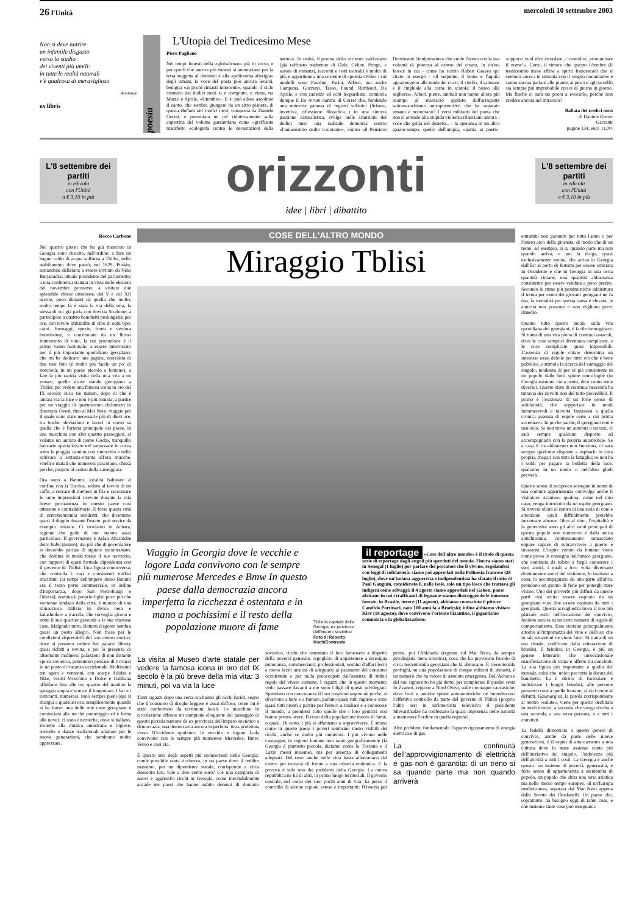26 l'Unità mercoledì 10 settembre 2003
Non si deve nutrire
un infantile disgusto
verso lo studio
dei viventi più umili:
in tutte le realtà naturali
v'è qualcosa di meraviglioso
Aristotele
ex libris
poesia
L'Utopia del Tredicesimo Mese
Piero Pagliano
Nei tempi funesti della «globaltown» già in corso, e per quelli che ancora più funesti si annunciano per la terra soggetta al dominio e alla «policroma alterigia» degli umani, la voce del poeta può ancora levarsi, benigna «ai pochi rimasti innocenti», quando il ciclo cosmico dei dodici mesi si è compiuto, e viene, tra Marzo e Aprile, «Utembre». E si può allora ascoltare il canto, che sembra giungere da un altro pianeta, di questa Ballata dei tredici mesi, composta da Daniele Gorret, e presentata un po' riduttivamente sulla copertina del volume garzantiano come «graffiante manifesto ecologista contro le devastazioni della natura». In realtà, il poema dello scrittore valdostano (già raffinato traduttore di Gide, Céline, Ponge, e autore di romanzi, racconti e testi teatrali) è molto di più, e appartiene a una corrente di «poesia civile» i cui modelli sono Pasolini, Parini, Alfieri, ma anche Campana, Gozzano, Tasso, Pound, Rimbaud. Da Aprile, e con cadenze ed echi leopardiani, comincia dunque il De rerum natura di Gorret che, fondendo una notevole gamma di registri stilistici (lirismo, invettiva, riflessione filosofica...) in una sincera passione naturalistica, svolge nelle scansioni dei dodici mesi una radicale denuncia contro «l'umanesimo stolto tracotante», contro «il Pensiero Dominante Onnipresente» che vuole l'uomo con la sua volontà di potenza al centro del creato, in un'era feroce in cui - come ha scritto Robert Graves qui citato in esergo - «il serpente, il leone e l'aquila appartengono alle tende del circo; il vitello, il salmone e il cinghiale alla carne in scatola; il bosco alla segheria». Alberi, pietre, animali non hanno allora più scampo al massacro guidato dall'arrogante sadomasochismo antropocentrico che ha separato umano e nonumano? I versi militanti del poeta che non si arrende alla stupida violenza rilanciano ancora - voce che grida nel deserto... - la speranza in un altro spazio-tempo, quello dell'utopia, «patria ai poeti»: «opporsi vuol dire ricordare, / custodire, pronunciare il nome!». Certo, il timore che questo Utembre (il tredicesimo mese affine a spiriti francescani che si sentono ancora in sintonia con il «regno nonumano» e sanno ancora parlare alle piante, ai pesci e agli uccelli) sia sempre più improbabile cresce di giorno in giorno. Ma finché ci sarà un poeta a evocarlo, perché non credere ancora nel miracolo?
Ballata dei tredici mesi
di Daniele Gorret
Garzanti
pagine 134, euro 11,00.
L'8 settembre dei partiti
in edicola
con l'Unità
a € 3,10 in più
orizzonti
idee | libri | dibattito
L'8 settembre dei partiti
in edicola
con l'Unità
a € 3,10 in più
Rocco Carbone
Nei quattro giorni che ho già trascorso in Georgia sono riuscito, nell'ordine: a fare un bagno caldo di acqua sulfurea a Tbilisi, nello stabilimento dove passò, nel 1829, Puskin, restandone deliziato; a essere invitato da Nino Burjanadze, attuale presidente del parlamento, a una conferenza stampa in vista delle elezioni del novembre prossimo; a visitare due splendide chiese ortodosse, del V e del XII secolo, poco distanti da quella che molto, molto tempo fa è stata la via della seta, la stessa di cui già parla con dovizia Strabone; a partecipare a quattro banchetti prolungatisi per ore, con tavole imbandite di cibo di ogni tipo, carni, formaggi, spezie, frutta e verdura buonissime, e corroborate da un flusso ininterrotto di vino, la cui produzione è il primo vanto nazionale; a essere intervistato per il più importante quotidiano georgiano, che mi ha dedicato una pagina, corredata di due mie foto (è molto più facile un po' di notorietà, in un paese piccolo e lontano); a fare la più rapida visita della mia vita a un museo, quello d'arte statale georgiano a Tbilisi, per vedere una famosa icona in oro del IX secolo: circa tre minuti, dopo di che è andata via la luce e non è più tornata; a partire per un viaggio di quattrocento chilometri in direzione Ovest, fino al Mar Nero, viaggio per il quale sono state necessarie più di dieci ore, tra buche, deviazioni e lavori in corso su quella che è l'arteria principale del paese, in una macchina con altri quattro passeggeri, al volante un autista di nome Gocha, tranquillo bancario specializzato nel sorpassare in curva sotto la pioggia camion con rimorchio e nello schivare a settanta-ottanta all'ora mucche, vitelli e maiali che numerosi pascolano, chissà perché, proprio al centro della carreggiata.
Ora sono a Batumi, località balneare al confine con la Turchia, seduto al tavolo di un caffè, a cercare di mettere in fila e raccontare le tante impressioni ricevute durante la mia breve permanenza in questo paese così attraente e contraddittorio. E forse questa città di centotrentamila residenti, che diventano quasi il doppio durante l'estate, può servire da esempio iniziale. Ci troviamo in Achara, regione che gode di uno statuto assai particolare. Il governatore è Aslan Abashidze detto babu (nonno), ma più che di governatore si dovrebbe parlare di signore incontrastato, che domina in modo totale il suo territorio, con rapporti di quasi formale dipendenza con il governo di Tbilisi. Una figura controversa, che controlla i vari e consistenti traffici marittimi (ai tempi dell'impero russo Batumi era il terzo porto commerciale, in ordine d'importanza, dopo San Pietroburgo e Odessa), nomina il proprio figlio poco più che ventenne sindaco della città, è munito di una minacciosa milizia in divisa nera e kalashnikov a tracolla, che sorveglia giorno e notte il suo quartier generale e le sue sfarzose case. Malgrado tutto, Batumi d'agosto sembra quasi un posto allegro. Non fosse per le condizioni deprecabili del suo centro storico, dove si possono vedere bei palazzi liberty quasi ridotti a rovina, e per la presenza di altrettanto malmessi palazzoni di non distante epoca sovietica, potremmo pensare di trovarci in un posto di vacanza occidentale. Moltissimi ten agers e ventenni, con scarpe Adidas e Nike, vestiti Moschino e Dolce e Gabbana affollano fino alle tre, quattro del mattino la spiaggia ampia e scura e il lungomare. I bar e i ristoranti, numerosi, sono sempre pieni (qui si mangia a qualsiasi ora, semplicemente quando si ha fame: una delle mie cene georgiane è cominciata alle tre del pomeriggio ed è finita alle nove); ci sono discoteche, dove si ballano, insieme alla musica americana e inglese, melodie e danze tradizionali adattate per le nuove generazioni, che sembrano molto apprezzare.
COSE DELL'ALTRO MONDO
Miraggio Tblisi
Viaggio in Georgia dove le vecchie e logore Lada convivono con le sempre più numerose Mercedes e Bmw In questo paese dalla democrazia ancora imperfetta la ricchezza è ostentata e in mano a pochissimi e il resto della popolazione muore di fame
Tblisi la capitale della Georgia, ex provincia dell'impero sovietico
Foto di Roberto Koch/Contrasto
il reportage «Cose dell'altro mondo» è il titolo di questa serie di reportage dagli angoli più sperduti del mondo. Finora siamo stati in Senegal (1 luglio) per parlare dei pescatori che lì vivono, regolandosi con leggi di solidarietà; siamo poi approdati nella Polinesia francese (28 luglio), dove un'isolana agguerrita e indipendentista ha sfatato il mito di Paul Gauguin, considerato lì, nelle isole, solo un tipo losco che trattava gli indigeni come selvaggi; il 4 agosto siamo approdati nel Gabon, paese africano in cui i trafficanti di legname stanno distruggendo le immense foreste; in Brasile, invece (11 agosto), abbiamo conosciuto il pittore Candido Portinari, nato 100 anni fa a Brodçski; infine abbiamo visitato Kiev (18 agosto), dove convivono l'oriente bizantino, il gigantismo comunista e la globalizzazione.
La visita al Museo d'arte statale per vedere la famosa icona in oro del IX secolo è la più breve della mia vita: 3 minuti, poi va via la luce
Tanti ragazzi dopo una certa ora hanno gli occhi lucidi, segno che il consumo di droghe leggere è assai diffuso, come mi è stato confermato da testimoni locali. Le macchine in circolazione offrono un campione eloquente del passaggio di questa piccola nazione da ex provincia dell'impero sovietico a democrazia, una democrazia ancora imperfetta, tutta proiettata verso l'Occidente opulento: le vecchie e logore Lada convivono con le sempre più numerose Mercedes, Bmw, Volvo e così via.
È questo uno degli aspetti più sconcertanti della Georgia: com'è possibile tanta ricchezza, in un paese dove il reddito massimo, per un dipendente statale, corrisponde a circa duecento lari, vale a dire cento euro? C'è una categoria di nuovi e aggressivi ricchi in Georgia, come inevitabilmente accade nei paesi che hanno subito decenni di dominio sovietico, ricchi che ostentano il loro benessere a dispetto della povertà generale, orgogliosi di appartenere a un'esigua minoranza, commercianti, professionisti, uomini d'affari leciti e meno leciti ansiosi di adeguarsi ai parametri del consumo occidentale e per nulla preoccupati dall'assenza di stabili regole del vivere comune. I ragazzi che in questo momento vedo passare davanti a me sono i figli di questi privilegiati. Spendono con noncuranza il loro cospicuo argent de poche, si divertono a bere e a fumare, parlano quasi tutti inglese e sono quasi tutti pronti a partire per l'estero a studiare e a conoscere il mondo, a prendersi tutto quello che i loro genitori non hanno potuto avere. Il resto della popolazione muore di fame, o quasi. Di certo, i più si affannano a sopravvivere. È strano come in questo paese i poveri sembrino meno visibili dei ricchi, anche se molto più numerosi. I più vivono nelle campagne, in regioni lontane non tanto geograficamente (la Georgia è piuttosto piccola, diciamo come la Toscana e il Lazio messi insieme), ma per assenza di collegamenti adeguati. Del resto anche nelle città basta allontanarsi dal centro per trovarsi di fronte a una miseria endemica. E la povertà è solo uno dei problemi della Georgia. La nuova repubblica ne ha di altri, in primo luogo territoriali. Il governo centrale, nel corso dei suoi pochi anni di vita, ha perso il controllo di alcune regioni estese e importanti: l'Ossezia per prima, poi l'Abkhazia (regione sul Mar Nero, da sempre privilegiata meta turistica), cosa che ha provocato l'esodo di circa trecentomila georgiani che là abitavano. E trecentomila profughi, su una popolazione di cinque milioni di abitanti, è un numero che ha valore di assoluta emergenza. Dell'Achara e del suo signorotto ho già detto; per completare il quadro resta lo Zvaneti, regione a Nord Ovest, sulle montagne caucasiche, dove forti e antiche spinte autonomistiche ne impediscono l'effettivo controllo da parte del governo di Tbilisi (proprio l'altro ieri in un'intervista televisiva il presidente Shevardnadze ha confessato la quasi impotenza delle autorità a mantenere l'ordine in quella regione).
Altri problemi fondamentali: l'approvvigionamento di energia elettrica e di gas,
La continuità dell'approvvigionamento di elettricità e gas non è garantita: di un treno si sa quando parte ma non quando arriverà
entrambi non garantiti per tutto l'anno o per l'intero arco della giornata, di modo che di un treno, ad esempio, si sa quando parte ma non quando arriva; e poi la droga, quasi esclusivamente eroina, che arriva in Georgia dall'Est al porto di Batumi per essere smistata in Occidente e che in Georgia in una certa quantità rimane, una quantità abbastanza consistente per essere venduta a poco prezzo. Secondo le stime più pessimistiche addirittura il trenta per cento dei giovani georgiani ne fa uso; la mortalità per questa causa è elevata; le autorità non possono o non vogliono porvi rimedio.
Quanto tutto questo incida sulla vita quotidiana dei georgiani, è facile immaginare. Si tratta di una vita piena di continui ostacoli, dove le cose semplici diventano complicate, e le cose complicate quasi impossibili. L'assenza di regole chiare determina un interesse assai debole per tutto ciò che è bene pubblico, e stimola la ricerca del vantaggio del singolo, tendenza di per sé già consistente in un popolo dalle forti spinte centrifughe (in Georgia esistono circa cento, dico cento etnie diverse). Questo stato di continua necessità ha tuttavia dei risvolti non del tutto prevedibili. Il primo è l'esistenza di un forte senso di solidarietà, che sopperisce in modi innumerevoli e talvolta fantasiosi a quella cronica assenza di regole certe a cui prima accennavo. In poche parole, il georgiano non è mai solo. Se non trova un autobus o un taxi, ci sarà sempre qualcuno disposto ad accompagnarlo con la propria automobile. Se a casa il riscaldamento non funziona, ci sarà sempre qualcuno disposto a ospitarlo in casa propria, magari con tutta la famiglia; se non ha i soldi per pagare la bolletta della luce, qualcuno in un modo o nell'altro glieli presterà.
Questo senso di reciproco sostegno in nome di una comune appartenenza coinvolge anche il visitatore straniero, qualora, come nel mio caso, venga introdotto da un ospite georgiano. Si troverà allora al centro di una serie di cure e attenzioni quali difficilmente potrebbe incontrare altrove. Oltre al vino, l'ospitalità e la generosità sono gli altri vanti principali di questo popolo non numeroso e dalla storia antichissima, continuamente minacciato eppure capace di sopravvivere a guerre e invasioni. L'ospite venuto da lontano viene come preso in consegna dall'amico georgiano, che comincia da subito a fargli conoscere i suoi amici, i quali a loro volta diventano direttamente amici del visitatore, lo invitano a cena, lo accompagnano da una parte all'altra, prendono un giorno di ferie per potergli stare vicino. Uno dei proverbi più diffusi da queste parti così recita: essere ospitato da un georgiano vuol dire essere ospitato da tutti i georgiani. Questa accoglienza trova il suo più plateale esito nell'occasione del convivio, fondato ancora su un certo numero di regole di comportamento. Esse ruotano principalmente attorno all'importanza del vino e dell'uso che in tali situazioni ne viene fatto. Si tratta di un uso rituale, codificato dalla reiterazione di brindisi. Il brindisi, in Georgia, è più un genere letterario che un'occasionale manifestazione di stima e affetto tra convitati. La sua figura più importante è quella del tamada, colui che, unico per tutta la durata del banchetto, ha il diritto di formulare e indirizzare i lunghi brindisi, alle persone presenti come a quelle lontane, ai vivi come ai defunti. Gaumargios, la parola corrispondente al nostro «salute», viene per questo declinata in modi diversi, a seconda che venga rivolta a una seconda, a una terza persona, o a tutti i convitati.
La fedeltà dimostrata a questo genere di convivio, anche da parte delle nuove generazioni, è il segno di attaccamento a una cultura dove lo stare assieme conta più dell'iniziativa del singolo, l'indolenza più dell'attività a tutti i costi. La Georgia è anche questo: un insieme di povertà, generosità, e forte senso di appartenenza a un'identità di popolo, un popolo che abita una terra asiatica ma nello stesso tempo europeo, di un'Europa mediterranea, separata dal Mar Nero appena dallo Stretto dei Dardanelli. Un paese che, soprattutto, ha bisogno oggi di tante cose, e che insieme tante cose può insegnarci.